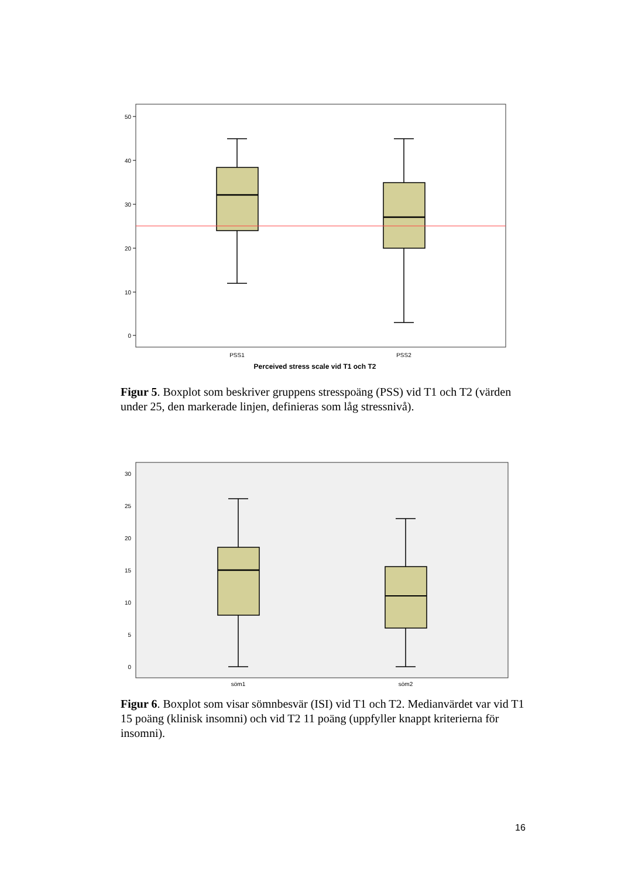50
40
30
20
10
0
PSS1
PSS2
Perceived stress scale vid T1 och T2
Figur 5. Boxplot som beskriver gruppens stresspoäng (PSS) vid T1 och T2 (värden under 25, den markerade linjen, definieras som låg stressnivå).
30
25
20
15
10
5
0
söm1
söm2
Figur 6. Boxplot som visar sömnbesvär (ISI) vid T1 och T2. Medianvärdet var vid T1 15 poäng (klinisk insomni) och vid T2 11 poäng (uppfyller knappt kriterierna för insomni).
16